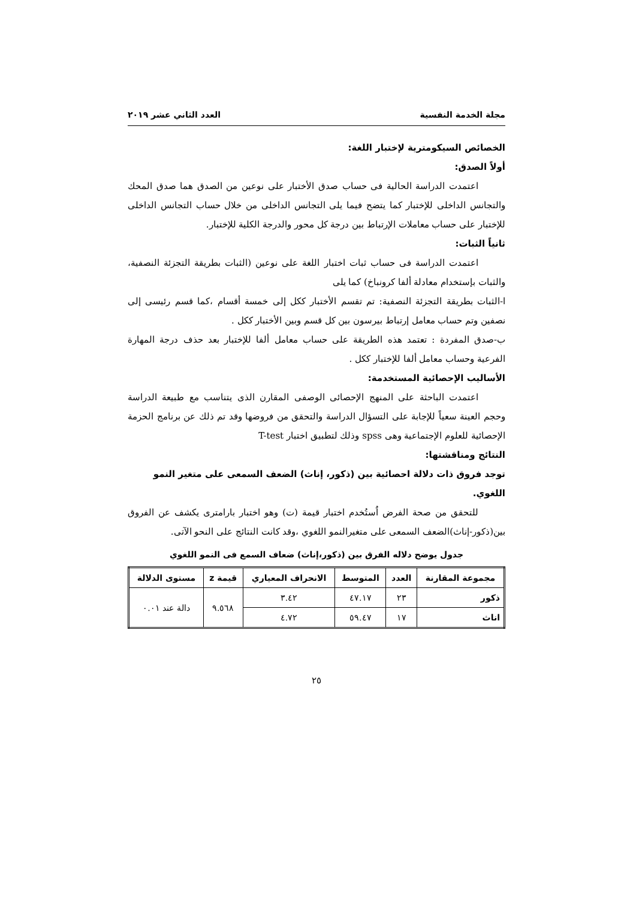مجلة الخدمة النفسية العدد الثاني عشر ٢٠١٩
الخصائص السيكومترية لإختبار اللغة:
أولاً الصدق:
اعتمدت الدراسة الحالية فى حساب صدق الأختبار على نوعين من الصدق هما صدق المحك والتجانس الداخلى للإختبار كما يتضح فيما يلى التجانس الداخلى من خلال حساب التجانس الداخلى للإختبار على حساب معاملات الإرتباط بين درجة كل محور والدرجة الكلية للإختبار.
ثانياً الثبات:
اعتمدت الدراسة فى حساب ثبات اختبار اللغة على نوعين (الثبات بطريقة التجزئة النصفية، والثبات بإستخدام معادلة ألفا كرونباخ) كما يلى
ا-الثبات بطريقة التجزئة النصفية: تم تقسم الأختبار ككل إلى خمسة أقسام ،كما قسم رئيسى إلى نصفين وتم حساب معامل إرتباط بيرسون بين كل قسم وبين الأختبار ككل .
ب-صدق المفردة : تعتمد هذه الطريقة على حساب معامل ألفا للإختبار بعد حذف درجة المهارة الفرعية وحساب معامل ألفا للإختبار ككل .
الأساليب الإحصائية المستخدمة:
اعتمدت الباحثة على المنهج الإحصائى الوصفى المقارن الذى يتناسب مع طبيعة الدراسة وحجم العينة سعياً للإجابة على التسؤال الدراسة والتحقق من فروضها وقد تم ذلك عن برنامج الحزمة الإحصائية للعلوم الإجتماعية وهى spss وذلك لتطبيق اختبار T-test
النتائج ومناقشتها:
توجد فروق ذات دلالة احصائية بين (ذكور، إناث) الضعف السمعى على متغير النمو اللغوي.
للتحقق من صحة الفرض اُستُخدم اختبار قيمة (ت) وهو اختبار بارامترى يكشف عن الفروق بين(ذكور-إناث)الضعف السمعى على متغيرالنمو اللغوي ،وقد كانت النتائج على النحو الآتى.
جدول يوضح دلاله الفرق بين (ذكور،إناث) ضعاف السمع فى النمو اللغوي
| مجموعة المقارنة | العدد | المتوسط | الانحراف المعياري | قيمة z | مستوى الدلالة |
| --- | --- | --- | --- | --- | --- |
| ذكور | ٢٣ | ٤٧.١٧ | ٣.٤٢ | ٩.٥٦٨ | دالة عند ٠.٠١ |
| اناث | ١٧ | ٥٩.٤٧ | ٤.٧٢ | | |
٢٥